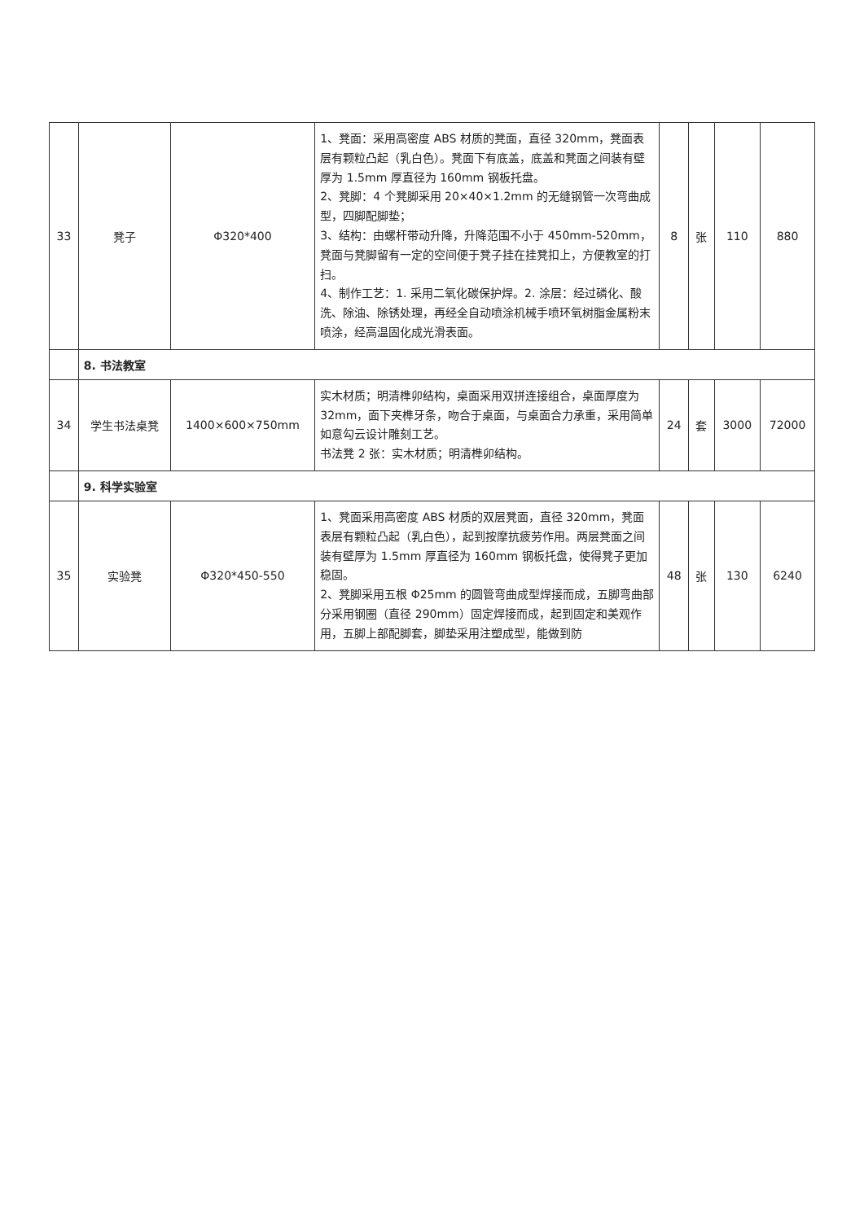| 33 | 凳子 | Φ320*400 | 1、凳面：采用高密度 ABS 材质的凳面，直径 320mm，凳面表层有颗粒凸起（乳白色）。凳面下有底盖，底盖和凳面之间装有壁厚为 1.5mm 厚直径为 160mm 钢板托盘。 2、凳脚：4 个凳脚采用 20×40×1.2mm 的无缝钢管一次弯曲成型，四脚配脚垫； 3、结构：由螺杆带动升降，升降范围不小于 450mm-520mm，凳面与凳脚留有一定的空间便于凳子挂在挂凳扣上，方便教室的打扫。 4、制作工艺：1. 采用二氧化碳保护焊。2. 涂层：经过磷化、酸洗、除油、除锈处理，再经全自动喷涂机械手喷环氧树脂金属粉末喷涂，经高温固化成光滑表面。 | 8 | 张 | 110 | 880 |
| | 8. 书法教室 | | | | | | |
| 34 | 学生书法桌凳 | 1400×600×750mm | 实木材质；明清榫卯结构，桌面采用双拼连接组合，桌面厚度为 32mm，面下夹榫牙条，吻合于桌面，与桌面合力承重，采用简单如意勾云设计雕刻工艺。 书法凳 2 张：实木材质；明清榫卯结构。 | 24 | 套 | 3000 | 72000 |
| | 9. 科学实验室 | | | | | | |
| 35 | 实验凳 | Φ320*450-550 | 1、凳面采用高密度 ABS 材质的双层凳面，直径 320mm，凳面表层有颗粒凸起（乳白色），起到按摩抗疲劳作用。两层凳面之间装有壁厚为 1.5mm 厚直径为 160mm 钢板托盘，使得凳子更加稳固。 2、凳脚采用五根 Φ25mm 的圆管弯曲成型焊接而成，五脚弯曲部分采用钢圈（直径 290mm）固定焊接而成，起到固定和美观作用，五脚上部配脚套，脚垫采用注塑成型，能做到防 | 48 | 张 | 130 | 6240 |